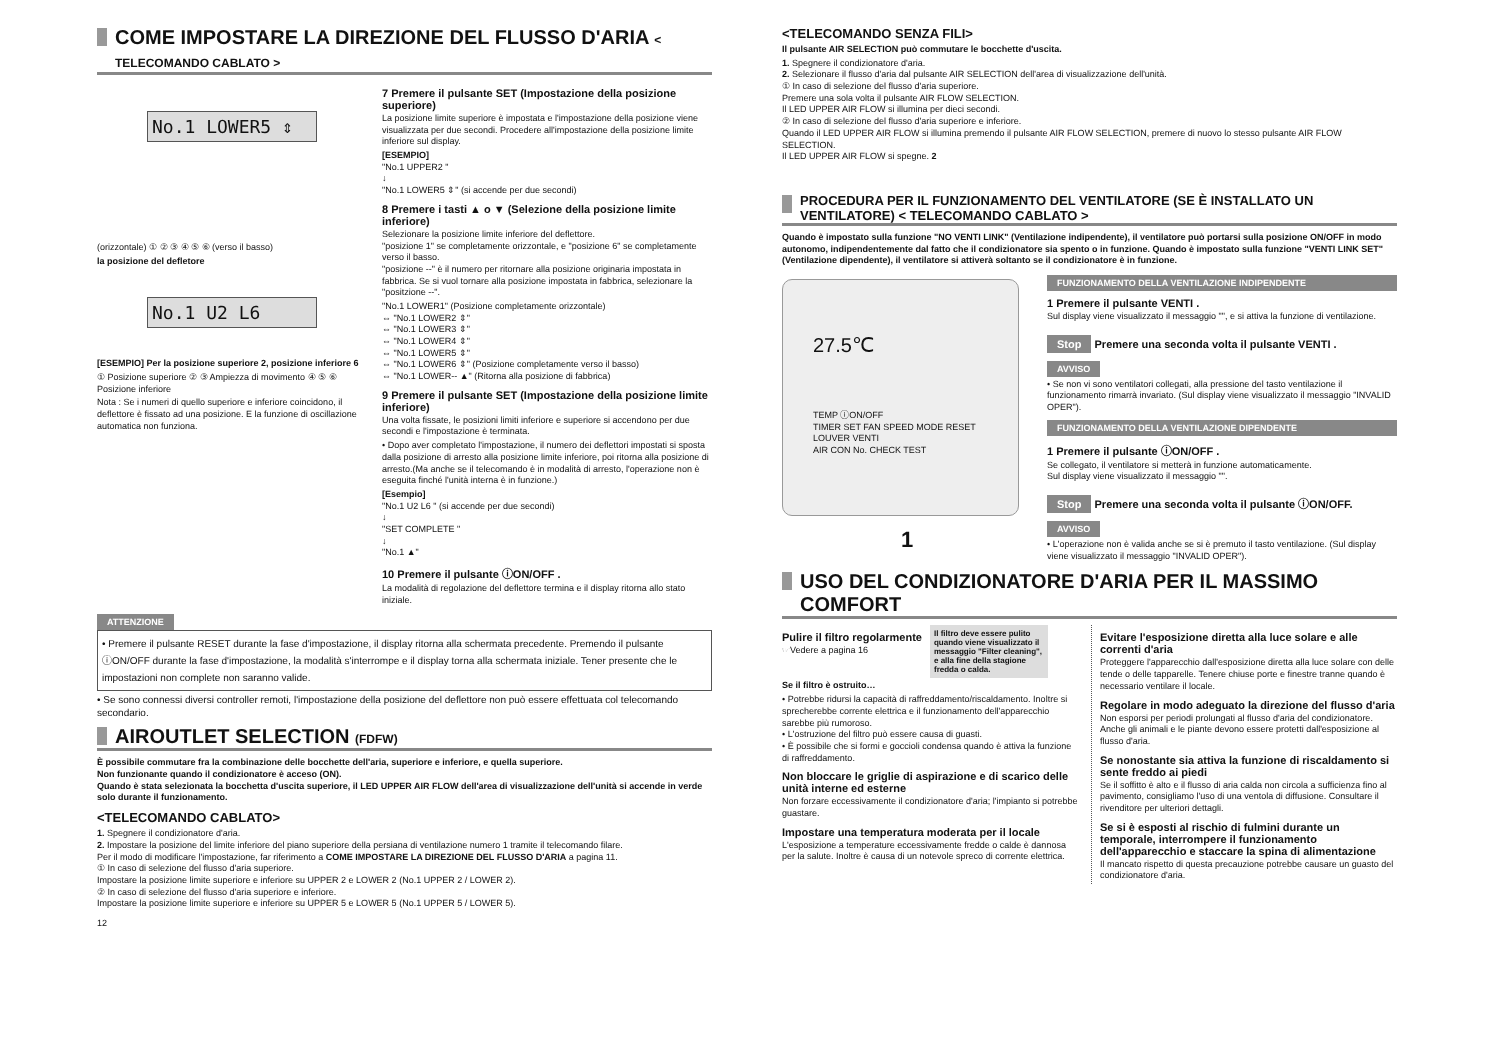COME IMPOSTARE LA DIREZIONE DEL FLUSSO D'ARIA < TELECOMANDO CABLATO >
No.1 LOWER5 ⇕
(orizzontale) ① ② ③ ④ ⑤ ⑥ (verso il basso)
la posizione del defletore
No.1 U2 L6
[ESEMPIO] Per la posizione superiore 2, posizione inferiore 6
① Posizione superiore ② ③ Ampiezza di movimento ④ ⑤ ⑥ Posizione inferiore
Nota : Se i numeri di quello superiore e inferiore coincidono, il deflettore è fissato ad una posizione. E la funzione di oscillazione automatica non funziona.
7 Premere il pulsante SET (Impostazione della posizione superiore)
La posizione limite superiore è impostata e l'impostazione della posizione viene visualizzata per due secondi. Procedere all'impostazione della posizione limite inferiore sul display.
[ESEMPIO]
"No.1 UPPER2 "
↓
"No.1 LOWER5 ⇕" (si accende per due secondi)
8 Premere i tasti ▲ o ▼ (Selezione della posizione limite inferiore)
Selezionare la posizione limite inferiore del deflettore.
"posizione 1" se completamente orizzontale, e "posizione 6" se completamente verso il basso.
"posizione --" è il numero per ritornare alla posizione originaria impostata in fabbrica. Se si vuol tornare alla posizione impostata in fabbrica, selezionare la "positzione --".
"No.1 LOWER1" (Posizione completamente orizzontale)
⇔ "No.1 LOWER2 ⇕"
⇔ "No.1 LOWER3 ⇕"
⇔ "No.1 LOWER4 ⇕"
⇔ "No.1 LOWER5 ⇕"
⇔ "No.1 LOWER6 ⇕" (Posizione completamente verso il basso)
⇔ "No.1 LOWER-- ▲" (Ritorna alla posizione di fabbrica)
9 Premere il pulsante SET (Impostazione della posizione limite inferiore)
Una volta fissate, le posizioni limiti inferiore e superiore si accendono per due secondi e l'impostazione è terminata.
• Dopo aver completato l'impostazione, il numero dei deflettori impostati si sposta dalla posizione di arresto alla posizione limite inferiore, poi ritorna alla posizione di arresto.(Ma anche se il telecomando è in modalità di arresto, l'operazione non è eseguita finché l'unità interna è in funzione.)
[Esempio]
"No.1 U2 L6 " (si accende per due secondi)
↓
"SET COMPLETE "
↓
"No.1 ▲"
10 Premere il pulsante ⓘON/OFF .
La modalità di regolazione del deflettore termina e il display ritorna allo stato iniziale.
ATTENZIONE
• Premere il pulsante RESET durante la fase d'impostazione, il display ritorna alla schermata precedente. Premendo il pulsante ⓘON/OFF durante la fase d'impostazione, la modalità s'interrompe e il display torna alla schermata iniziale. Tener presente che le impostazioni non complete non saranno valide.
• Se sono connessi diversi controller remoti, l'impostazione della posizione del deflettore non può essere effettuata col telecomando secondario.
AIROUTLET SELECTION (FDFW)
È possibile commutare fra la combinazione delle bocchette dell'aria, superiore e inferiore, e quella superiore.
Non funzionante quando il condizionatore è acceso (ON).
Quando è stata selezionata la bocchetta d'uscita superiore, il LED UPPER AIR FLOW dell'area di visualizzazione dell'unità si accende in verde solo durante il funzionamento.
<TELECOMANDO CABLATO>
1. Spegnere il condizionatore d'aria.
2. Impostare la posizione del limite inferiore del piano superiore della persiana di ventilazione numero 1 tramite il telecomando filare.
Per il modo di modificare l'impostazione, far riferimento a COME IMPOSTARE LA DIREZIONE DEL FLUSSO D'ARIA a pagina 11.
① In caso di selezione del flusso d'aria superiore.
Impostare la posizione limite superiore e inferiore su UPPER 2 e LOWER 2 (No.1 UPPER 2 / LOWER 2).
② In caso di selezione del flusso d'aria superiore e inferiore.
Impostare la posizione limite superiore e inferiore su UPPER 5 e LOWER 5 (No.1 UPPER 5 / LOWER 5).
12
<TELECOMANDO SENZA FILI>
Il pulsante AIR SELECTION può commutare le bocchette d'uscita.
1. Spegnere il condizionatore d'aria.
2. Selezionare il flusso d'aria dal pulsante AIR SELECTION dell'area di visualizzazione dell'unità.
① In caso di selezione del flusso d'aria superiore.
Premere una sola volta il pulsante AIR FLOW SELECTION.
Il LED UPPER AIR FLOW si illumina per dieci secondi.
② In caso di selezione del flusso d'aria superiore e inferiore.
Quando il LED UPPER AIR FLOW si illumina premendo il pulsante AIR FLOW SELECTION, premere di nuovo lo stesso pulsante AIR FLOW SELECTION.
Il LED UPPER AIR FLOW si spegne. 2
PROCEDURA PER IL FUNZIONAMENTO DEL VENTILATORE (SE È INSTALLATO UN VENTILATORE) < TELECOMANDO CABLATO >
Quando è impostato sulla funzione "NO VENTI LINK" (Ventilazione indipendente), il ventilatore può portarsi sulla posizione ON/OFF in modo autonomo, indipendentemente dal fatto che il condizionatore sia spento o in funzione. Quando è impostato sulla funzione "VENTI LINK SET" (Ventilazione dipendente), il ventilatore si attiverà soltanto se il condizionatore è in funzione.
27.5℃
TEMP ⓘON/OFF
TIMER SET FAN SPEED MODE RESET LOUVER VENTI
AIR CON No. CHECK TEST
1
FUNZIONAMENTO DELLA VENTILAZIONE INDIPENDENTE
1 Premere il pulsante VENTI .
Sul display viene visualizzato il messaggio "", e si attiva la funzione di ventilazione.
Stop Premere una seconda volta il pulsante VENTI .
AVVISO
• Se non vi sono ventilatori collegati, alla pressione del tasto ventilazione il funzionamento rimarrà invariato. (Sul display viene visualizzato il messaggio "INVALID OPER").
FUNZIONAMENTO DELLA VENTILAZIONE DIPENDENTE
1 Premere il pulsante ⓘON/OFF .
Se collegato, il ventilatore si metterà in funzione automaticamente.
Sul display viene visualizzato il messaggio "".
Stop Premere una seconda volta il pulsante ⓘON/OFF.
AVVISO
• L'operazione non è valida anche se si è premuto il tasto ventilazione. (Sul display viene visualizzato il messaggio "INVALID OPER").
USO DEL CONDIZIONATORE D'ARIA PER IL MASSIMO COMFORT
Pulire il filtro regolarmente
☞Vedere a pagina 16
Il filtro deve essere pulito quando viene visualizzato il messaggio "Filter cleaning", e alla fine della stagione fredda o calda.
Se il filtro è ostruito…
• Potrebbe ridursi la capacità di raffreddamento/riscaldamento. Inoltre si sprecherebbe corrente elettrica e il funzionamento dell'apparecchio sarebbe più rumoroso.
• L'ostruzione del filtro può essere causa di guasti.
• È possibile che si formi e goccioli condensa quando è attiva la funzione di raffreddamento.
Non bloccare le griglie di aspirazione e di scarico delle unità interne ed esterne
Non forzare eccessivamente il condizionatore d'aria; l'impianto si potrebbe guastare.
Impostare una temperatura moderata per il locale
L'esposizione a temperature eccessivamente fredde o calde è dannosa per la salute. Inoltre è causa di un notevole spreco di corrente elettrica.
Evitare l'esposizione diretta alla luce solare e alle correnti d'aria
Proteggere l'apparecchio dall'esposizione diretta alla luce solare con delle tende o delle tapparelle. Tenere chiuse porte e finestre tranne quando è necessario ventilare il locale.
Regolare in modo adeguato la direzione del flusso d'aria
Non esporsi per periodi prolungati al flusso d'aria del condizionatore. Anche gli animali e le piante devono essere protetti dall'esposizione al flusso d'aria.
Se nonostante sia attiva la funzione di riscaldamento si sente freddo ai piedi
Se il soffitto è alto e il flusso di aria calda non circola a sufficienza fino al pavimento, consigliamo l'uso di una ventola di diffusione. Consultare il rivenditore per ulteriori dettagli.
Se si è esposti al rischio di fulmini durante un temporale, interrompere il funzionamento dell'apparecchio e staccare la spina di alimentazione
Il mancato rispetto di questa precauzione potrebbe causare un guasto del condizionatore d'aria.